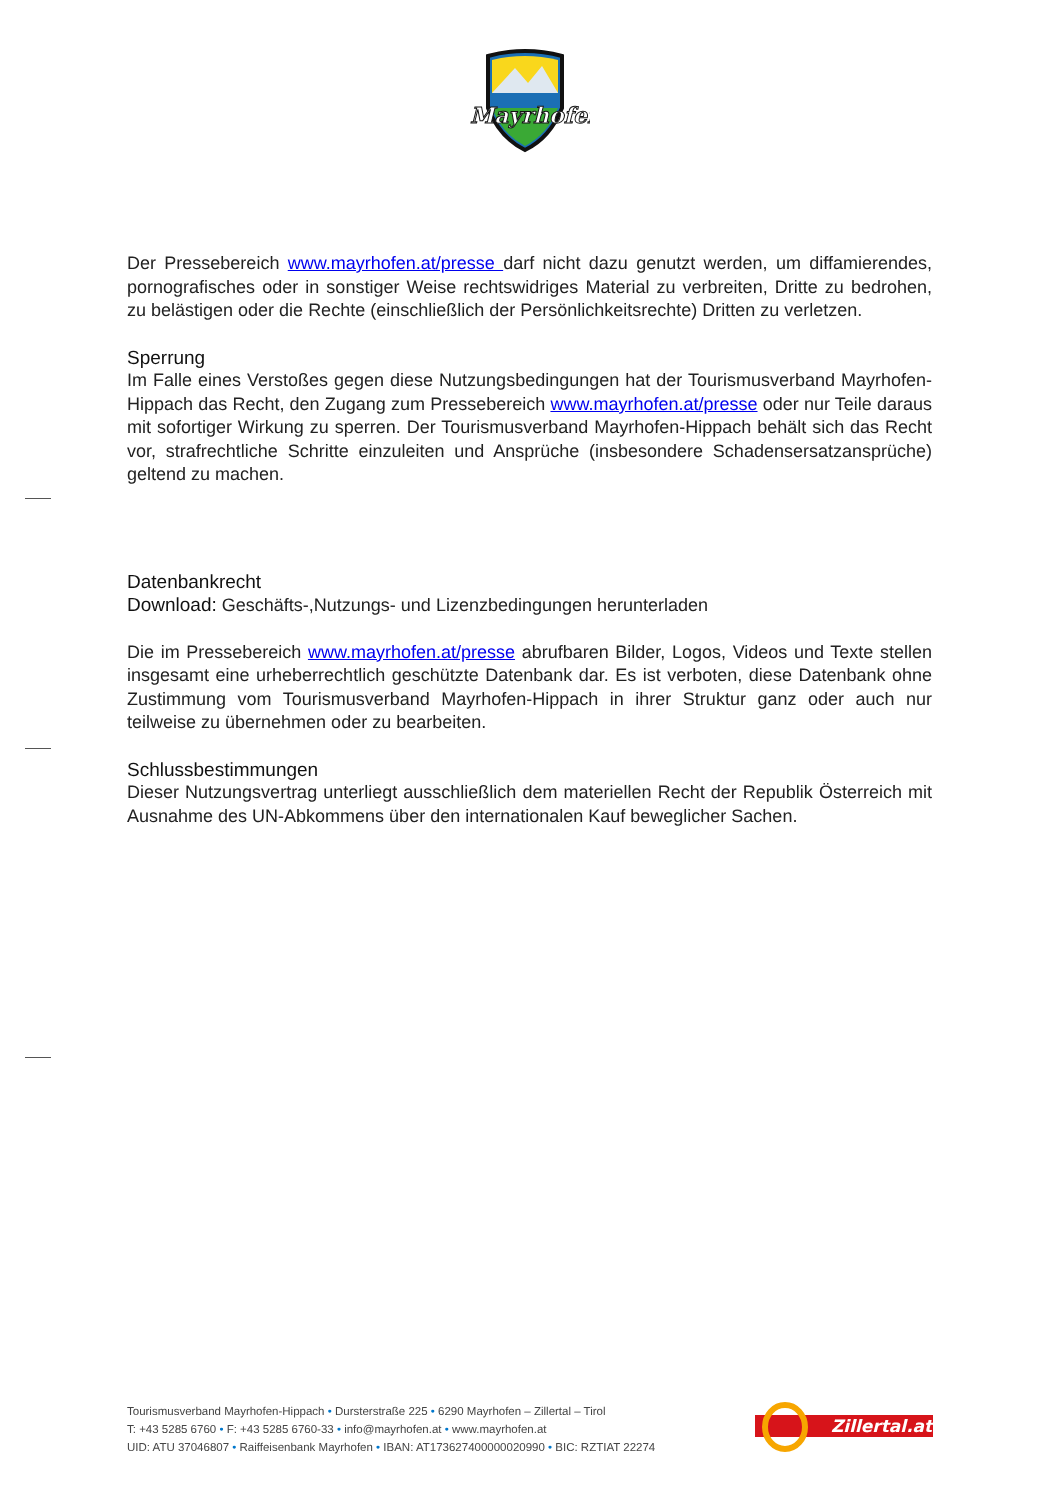Mayrhofen
Der Pressebereich www.mayrhofen.at/presse darf nicht dazu genutzt werden, um diffamierendes, pornografisches oder in sonstiger Weise rechtswidriges Material zu verbreiten, Dritte zu bedrohen, zu belästigen oder die Rechte (einschließlich der Persönlichkeitsrechte) Dritten zu verletzen.
Sperrung
Im Falle eines Verstoßes gegen diese Nutzungsbedingungen hat der Tourismusverband Mayrhofen-Hippach das Recht, den Zugang zum Pressebereich www.mayrhofen.at/presse oder nur Teile daraus mit sofortiger Wirkung zu sperren. Der Tourismusverband Mayrhofen-Hippach behält sich das Recht vor, strafrechtliche Schritte einzuleiten und Ansprüche (insbesondere Schadensersatzansprüche) geltend zu machen.
Datenbankrecht
Download: Geschäfts-,Nutzungs- und Lizenzbedingungen herunterladen
Die im Pressebereich www.mayrhofen.at/presse abrufbaren Bilder, Logos, Videos und Texte stellen insgesamt eine urheberrechtlich geschützte Datenbank dar. Es ist verboten, diese Datenbank ohne Zustimmung vom Tourismusverband Mayrhofen-Hippach in ihrer Struktur ganz oder auch nur teilweise zu übernehmen oder zu bearbeiten.
Schlussbestimmungen
Dieser Nutzungsvertrag unterliegt ausschließlich dem materiellen Recht der Republik Österreich mit Ausnahme des UN-Abkommens über den internationalen Kauf beweglicher Sachen.
Tourismusverband Mayrhofen-Hippach • Dursterstraße 225 • 6290 Mayrhofen – Zillertal – Tirol
T: +43 5285 6760 • F: +43 5285 6760-33 • info@mayrhofen.at • www.mayrhofen.at
UID: ATU 37046807 • Raiffeisenbank Mayrhofen • IBAN: AT173627400000020990 • BIC: RZTIAT 22274
Zillertal.at